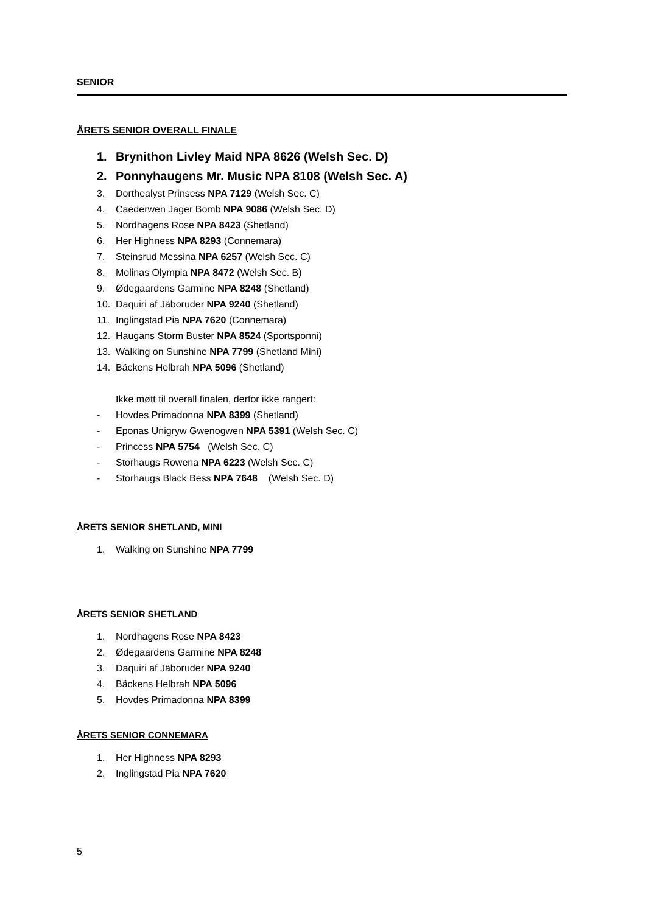SENIOR
ÅRETS SENIOR OVERALL FINALE
1. Brynithon Livley Maid NPA 8626 (Welsh Sec. D)
2. Ponnyhaugens Mr. Music NPA 8108 (Welsh Sec. A)
3. Dorthealyst Prinsess NPA 7129 (Welsh Sec. C)
4. Caederwen Jager Bomb NPA 9086 (Welsh Sec. D)
5. Nordhagens Rose NPA 8423 (Shetland)
6. Her Highness NPA 8293 (Connemara)
7. Steinsrud Messina NPA 6257 (Welsh Sec. C)
8. Molinas Olympia NPA 8472 (Welsh Sec. B)
9. Ødegaardens Garmine NPA 8248 (Shetland)
10. Daquiri af Jäboruder NPA 9240 (Shetland)
11. Inglingstad Pia NPA 7620 (Connemara)
12. Haugans Storm Buster NPA 8524 (Sportsponni)
13. Walking on Sunshine NPA 7799 (Shetland Mini)
14. Bäckens Helbrah NPA 5096 (Shetland)
Ikke møtt til overall finalen, derfor ikke rangert:
- Hovdes Primadonna NPA 8399 (Shetland)
- Eponas Unigryw Gwenogwen NPA 5391 (Welsh Sec. C)
- Princess NPA 5754 (Welsh Sec. C)
- Storhaugs Rowena NPA 6223 (Welsh Sec. C)
- Storhaugs Black Bess NPA 7648 (Welsh Sec. D)
ÅRETS SENIOR SHETLAND, MINI
1. Walking on Sunshine NPA 7799
ÅRETS SENIOR SHETLAND
1. Nordhagens Rose NPA 8423
2. Ødegaardens Garmine NPA 8248
3. Daquiri af Jäboruder NPA 9240
4. Bäckens Helbrah NPA 5096
5. Hovdes Primadonna NPA 8399
ÅRETS SENIOR CONNEMARA
1. Her Highness NPA 8293
2. Inglingstad Pia NPA 7620
5